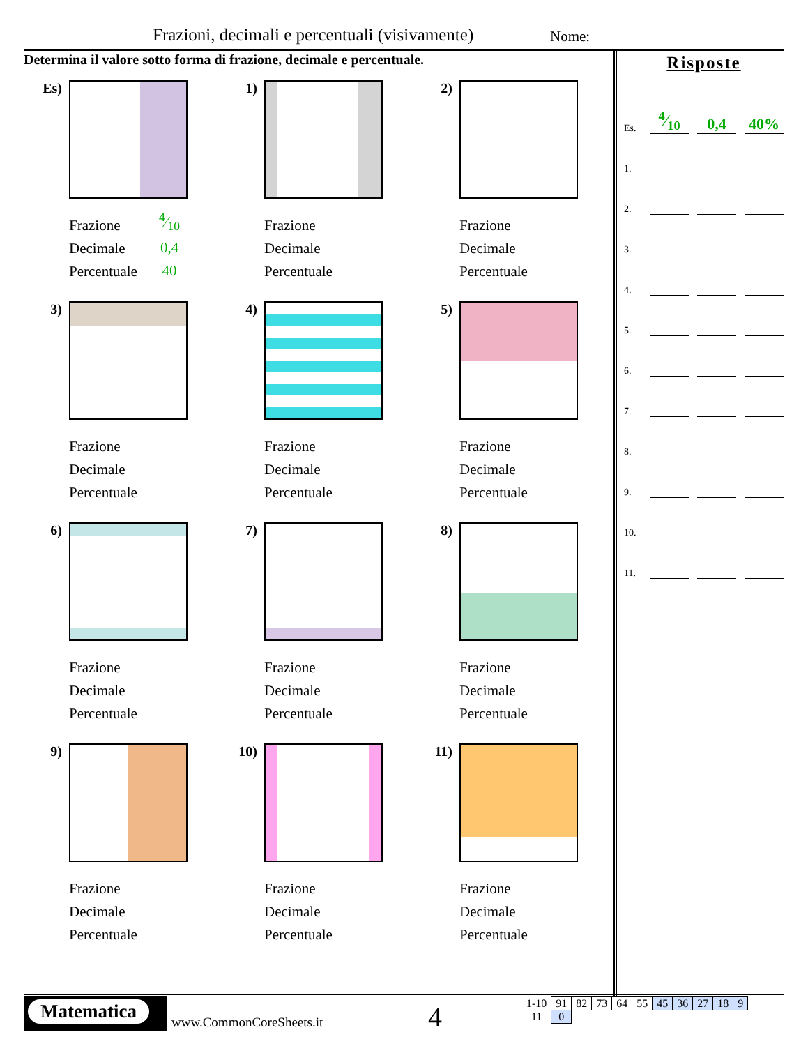Frazioni, decimali e percentuali (visivamente) Nome:
Determina il valore sotto forma di frazione, decimale e percentuale.
Es)
Frazione 4⁄10
Decimale 0,4
Percentuale 40
1)
Frazione
Decimale
Percentuale
2)
Frazione
Decimale
Percentuale
3)
Frazione
Decimale
Percentuale
4)
Frazione
Decimale
Percentuale
5)
Frazione
Decimale
Percentuale
6)
Frazione
Decimale
Percentuale
7)
Frazione
Decimale
Percentuale
8)
Frazione
Decimale
Percentuale
9)
Frazione
Decimale
Percentuale
10)
Frazione
Decimale
Percentuale
11)
Frazione
Decimale
Percentuale
Risposte
Es. 4⁄10 0,4 40%
1.
2.
3.
4.
5.
6.
7.
8.
9.
10.
11.
Matematica
www.CommonCoreSheets.it 4
| 1-10 | 91 | 82 | 73 | 64 | 55 | 45 | 36 | 27 | 18 | 9 |
| 11 | 0 | | | | | | | | | |